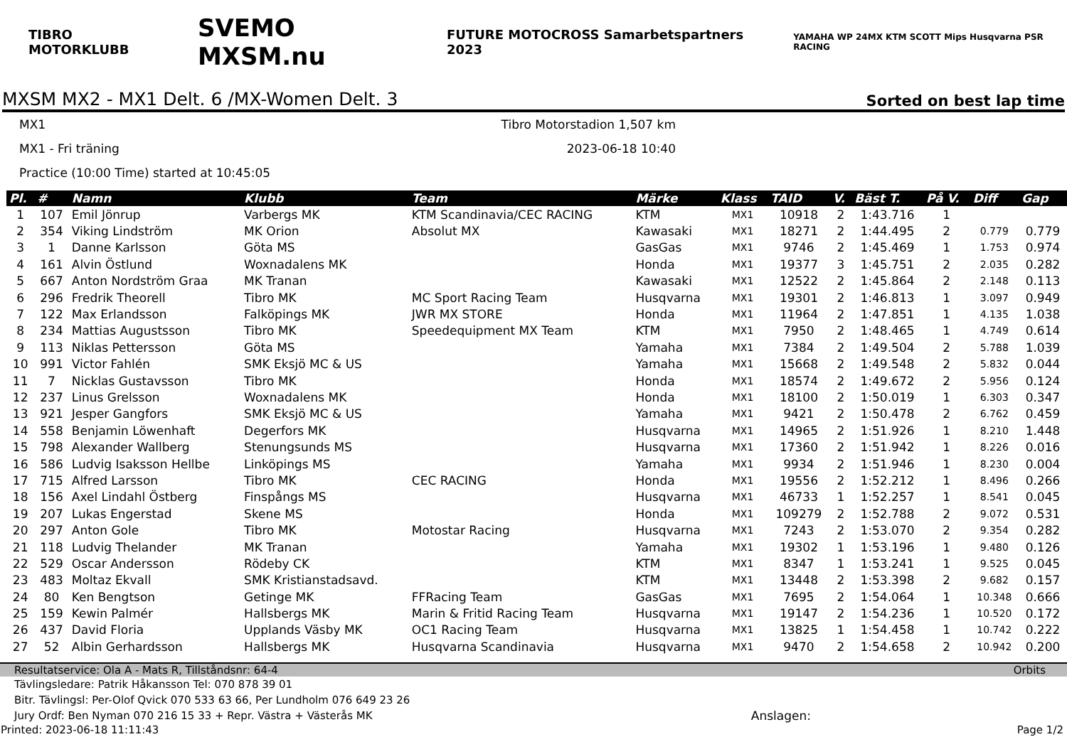TIBRO MOTORKLUBB SVEMO MXSM.nu FUTURE MOTOCROSS Samarbetspartners 2023 YAMAHA WP 24MX KTM SCOTT Mips Husqvarna PSR RACING
MXSM MX2 - MX1 Delt. 6 /MX-Women Delt. 3
Sorted on best lap time
MX1 Tibro Motorstadion 1,507 km
MX1 - Fri träning 2023-06-18 10:40
Practice (10:00 Time) started at 10:45:05
| Pl. | # | Namn | Klubb | Team | Märke | Klass | TAID | V. | Bäst T. | På V. | Diff | Gap |
| --- | --- | --- | --- | --- | --- | --- | --- | --- | --- | --- | --- | --- |
| 1 | 107 | Emil Jönrup | Varbergs MK | KTM Scandinavia/CEC RACING | KTM | MX1 | 10918 | 2 | 1:43.716 | 1 | | |
| 2 | 354 | Viking Lindström | MK Orion | Absolut MX | Kawasaki | MX1 | 18271 | 2 | 1:44.495 | 2 | 0.779 | 0.779 |
| 3 | 1 | Danne Karlsson | Göta MS | | GasGas | MX1 | 9746 | 2 | 1:45.469 | 1 | 1.753 | 0.974 |
| 4 | 161 | Alvin Östlund | Woxnadalens MK | | Honda | MX1 | 19377 | 3 | 1:45.751 | 2 | 2.035 | 0.282 |
| 5 | 667 | Anton Nordström Graa | MK Tranan | | Kawasaki | MX1 | 12522 | 2 | 1:45.864 | 2 | 2.148 | 0.113 |
| 6 | 296 | Fredrik Theorell | Tibro MK | MC Sport Racing Team | Husqvarna | MX1 | 19301 | 2 | 1:46.813 | 1 | 3.097 | 0.949 |
| 7 | 122 | Max Erlandsson | Falköpings MK | JWR MX STORE | Honda | MX1 | 11964 | 2 | 1:47.851 | 1 | 4.135 | 1.038 |
| 8 | 234 | Mattias Augustsson | Tibro MK | Speedequipment MX Team | KTM | MX1 | 7950 | 2 | 1:48.465 | 1 | 4.749 | 0.614 |
| 9 | 113 | Niklas Pettersson | Göta MS | | Yamaha | MX1 | 7384 | 2 | 1:49.504 | 2 | 5.788 | 1.039 |
| 10 | 991 | Victor Fahlén | SMK Eksjö MC & US | | Yamaha | MX1 | 15668 | 2 | 1:49.548 | 2 | 5.832 | 0.044 |
| 11 | 7 | Nicklas Gustavsson | Tibro MK | | Honda | MX1 | 18574 | 2 | 1:49.672 | 2 | 5.956 | 0.124 |
| 12 | 237 | Linus Grelsson | Woxnadalens MK | | Honda | MX1 | 18100 | 2 | 1:50.019 | 1 | 6.303 | 0.347 |
| 13 | 921 | Jesper Gangfors | SMK Eksjö MC & US | | Yamaha | MX1 | 9421 | 2 | 1:50.478 | 2 | 6.762 | 0.459 |
| 14 | 558 | Benjamin Löwenhaft | Degerfors MK | | Husqvarna | MX1 | 14965 | 2 | 1:51.926 | 1 | 8.210 | 1.448 |
| 15 | 798 | Alexander Wallberg | Stenungsunds MS | | Husqvarna | MX1 | 17360 | 2 | 1:51.942 | 1 | 8.226 | 0.016 |
| 16 | 586 | Ludvig Isaksson Hellbe | Linköpings MS | | Yamaha | MX1 | 9934 | 2 | 1:51.946 | 1 | 8.230 | 0.004 |
| 17 | 715 | Alfred Larsson | Tibro MK | CEC RACING | Honda | MX1 | 19556 | 2 | 1:52.212 | 1 | 8.496 | 0.266 |
| 18 | 156 | Axel Lindahl Östberg | Finspångs MS | | Husqvarna | MX1 | 46733 | 1 | 1:52.257 | 1 | 8.541 | 0.045 |
| 19 | 207 | Lukas Engerstad | Skene MS | | Honda | MX1 | 109279 | 2 | 1:52.788 | 2 | 9.072 | 0.531 |
| 20 | 297 | Anton Gole | Tibro MK | Motostar Racing | Husqvarna | MX1 | 7243 | 2 | 1:53.070 | 2 | 9.354 | 0.282 |
| 21 | 118 | Ludvig Thelander | MK Tranan | | Yamaha | MX1 | 19302 | 1 | 1:53.196 | 1 | 9.480 | 0.126 |
| 22 | 529 | Oscar Andersson | Rödeby CK | | KTM | MX1 | 8347 | 1 | 1:53.241 | 1 | 9.525 | 0.045 |
| 23 | 483 | Moltaz Ekvall | SMK Kristianstadsavd. | | KTM | MX1 | 13448 | 2 | 1:53.398 | 2 | 9.682 | 0.157 |
| 24 | 80 | Ken Bengtson | Getinge MK | FFRacing Team | GasGas | MX1 | 7695 | 2 | 1:54.064 | 1 | 10.348 | 0.666 |
| 25 | 159 | Kewin Palmér | Hallsbergs MK | Marin & Fritid Racing Team | Husqvarna | MX1 | 19147 | 2 | 1:54.236 | 1 | 10.520 | 0.172 |
| 26 | 437 | David Floria | Upplands Väsby MK | OC1 Racing Team | Husqvarna | MX1 | 13825 | 1 | 1:54.458 | 1 | 10.742 | 0.222 |
| 27 | 52 | Albin Gerhardsson | Hallsbergs MK | Husqvarna Scandinavia | Husqvarna | MX1 | 9470 | 2 | 1:54.658 | 2 | 10.942 | 0.200 |
Resultatservice: Ola A - Mats R, Tillståndsnr: 64-4 Orbits
Tävlingsledare: Patrik Håkansson Tel: 070 878 39 01
Bitr. Tävlingsl: Per-Olof Qvick 070 533 63 66, Per Lundholm 076 649 23 26
Jury Ordf: Ben Nyman 070 216 15 33 + Repr. Västra + Västerås MK Anslagen:
Printed: 2023-06-18 11:11:43 Page 1/2